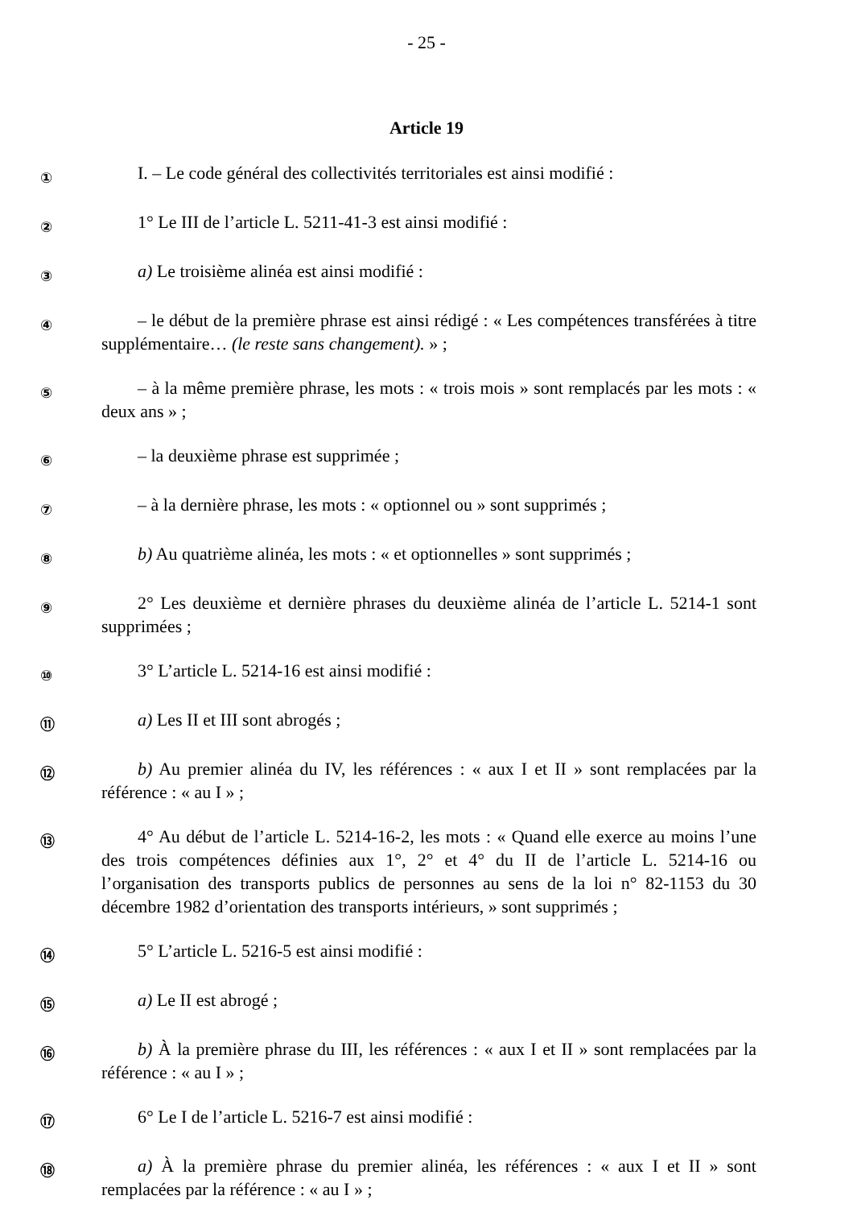- 25 -
Article 19
①
I. – Le code général des collectivités territoriales est ainsi modifié :
②
1° Le III de l’article L. 5211-41-3 est ainsi modifié :
③
a) Le troisième alinéa est ainsi modifié :
④
– le début de la première phrase est ainsi rédigé : « Les compétences transférées à titre supplémentaire… (le reste sans changement). » ;
⑤
– à la même première phrase, les mots : « trois mois » sont remplacés par les mots : « deux ans » ;
⑥
– la deuxième phrase est supprimée ;
⑦
– à la dernière phrase, les mots : « optionnel ou » sont supprimés ;
⑧
b) Au quatrième alinéa, les mots : « et optionnelles » sont supprimés ;
⑨
2° Les deuxième et dernière phrases du deuxième alinéa de l’article L. 5214-1 sont supprimées ;
⑩
3° L’article L. 5214-16 est ainsi modifié :
⑪
a) Les II et III sont abrogés ;
⑫
b) Au premier alinéa du IV, les références : « aux I et II » sont remplacées par la référence : « au I » ;
⑬
4° Au début de l’article L. 5214-16-2, les mots : « Quand elle exerce au moins l’une des trois compétences définies aux 1°, 2° et 4° du II de l’article L. 5214-16 ou l’organisation des transports publics de personnes au sens de la loi n° 82-1153 du 30 décembre 1982 d’orientation des transports intérieurs, » sont supprimés ;
⑭
5° L’article L. 5216-5 est ainsi modifié :
⑮
a) Le II est abrogé ;
⑯
b) À la première phrase du III, les références : « aux I et II » sont remplacées par la référence : « au I » ;
⑰
6° Le I de l’article L. 5216-7 est ainsi modifié :
⑱
a) À la première phrase du premier alinéa, les références : « aux I et II » sont remplacées par la référence : « au I » ;